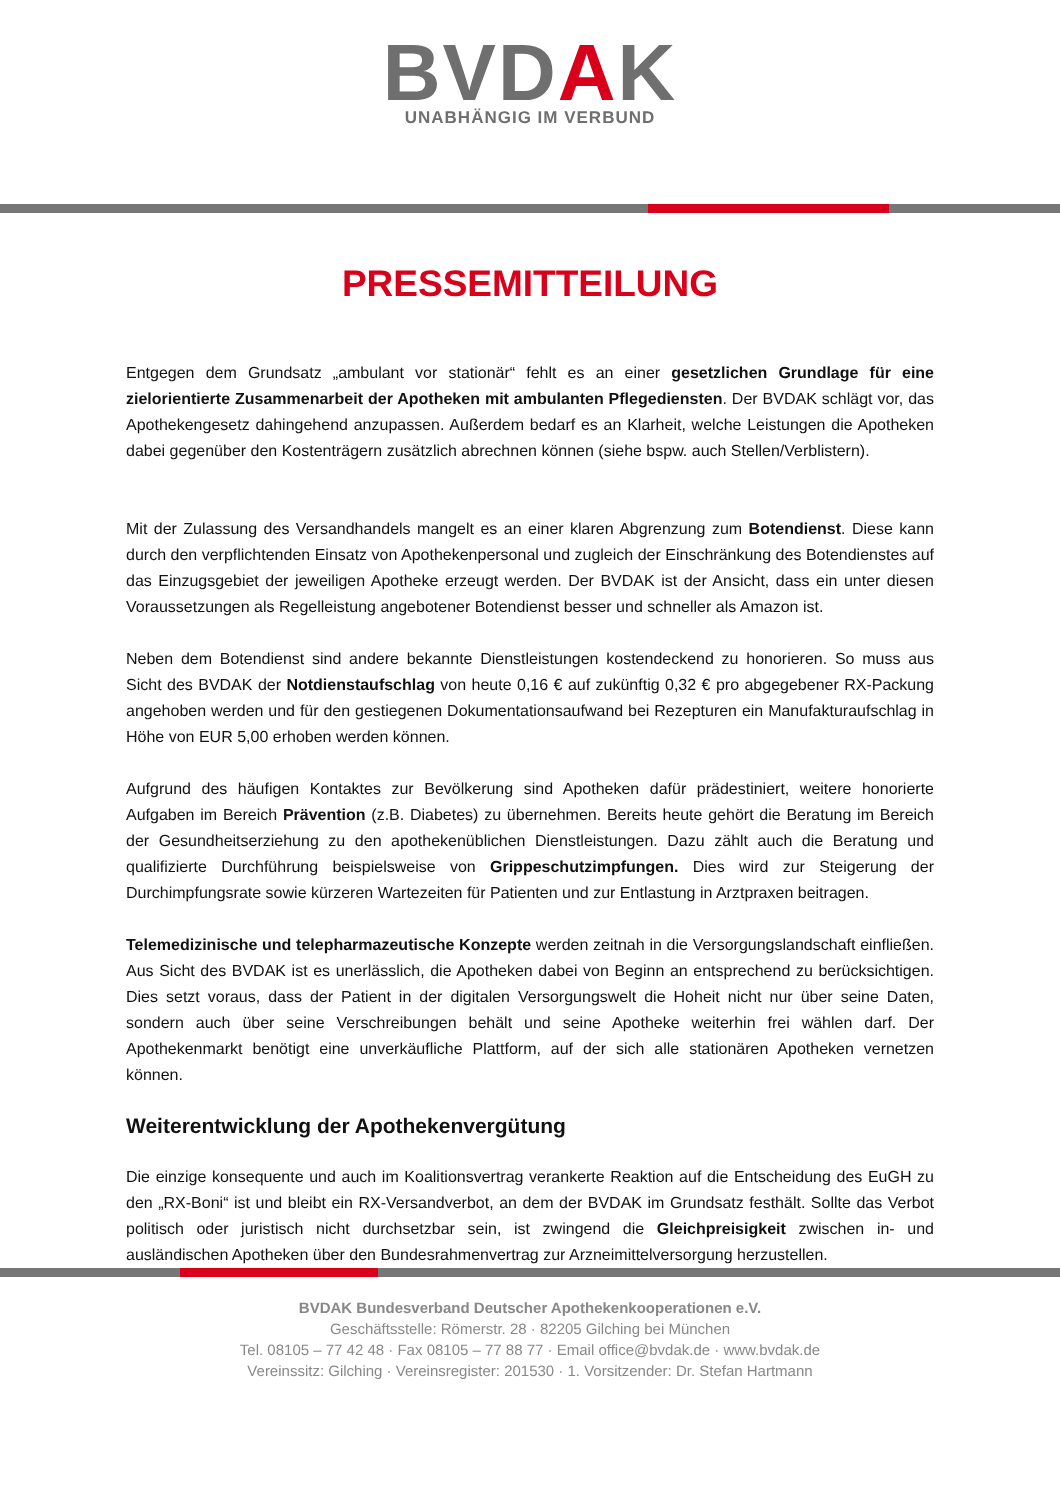BVDAK
UNABHÄNGIG IM VERBUND
PRESSEMITTEILUNG
Entgegen dem Grundsatz „ambulant vor stationär“ fehlt es an einer gesetzlichen Grundlage für eine zielorientierte Zusammenarbeit der Apotheken mit ambulanten Pflegediensten. Der BVDAK schlägt vor, das Apothekengesetz dahingehend anzupassen. Außerdem bedarf es an Klarheit, welche Leistungen die Apotheken dabei gegenüber den Kostenträgern zusätzlich abrechnen können (siehe bspw. auch Stellen/Verblistern).
Mit der Zulassung des Versandhandels mangelt es an einer klaren Abgrenzung zum Botendienst. Diese kann durch den verpflichtenden Einsatz von Apothekenpersonal und zugleich der Einschränkung des Botendienstes auf das Einzugsgebiet der jeweiligen Apotheke erzeugt werden. Der BVDAK ist der Ansicht, dass ein unter diesen Voraussetzungen als Regelleistung angebotener Botendienst besser und schneller als Amazon ist.
Neben dem Botendienst sind andere bekannte Dienstleistungen kostendeckend zu honorieren. So muss aus Sicht des BVDAK der Notdienstaufschlag von heute 0,16 € auf zukünftig 0,32 € pro abgegebener RX-Packung angehoben werden und für den gestiegenen Dokumentationsaufwand bei Rezepturen ein Manufakturaufschlag in Höhe von EUR 5,00 erhoben werden können.
Aufgrund des häufigen Kontaktes zur Bevölkerung sind Apotheken dafür prädestiniert, weitere honorierte Aufgaben im Bereich Prävention (z.B. Diabetes) zu übernehmen. Bereits heute gehört die Beratung im Bereich der Gesundheitserziehung zu den apothekenüblichen Dienstleistungen. Dazu zählt auch die Beratung und qualifizierte Durchführung beispielsweise von Grippeschutzimpfungen. Dies wird zur Steigerung der Durchimpfungsrate sowie kürzeren Wartezeiten für Patienten und zur Entlastung in Arztpraxen beitragen.
Telemedizinische und telepharmazeutische Konzepte werden zeitnah in die Versorgungslandschaft einfließen. Aus Sicht des BVDAK ist es unerlässlich, die Apotheken dabei von Beginn an entsprechend zu berücksichtigen. Dies setzt voraus, dass der Patient in der digitalen Versorgungswelt die Hoheit nicht nur über seine Daten, sondern auch über seine Verschreibungen behält und seine Apotheke weiterhin frei wählen darf. Der Apothekenmarkt benötigt eine unverkäufliche Plattform, auf der sich alle stationären Apotheken vernetzen können.
Weiterentwicklung der Apothekenvergütung
Die einzige konsequente und auch im Koalitionsvertrag verankerte Reaktion auf die Entscheidung des EuGH zu den „RX-Boni“ ist und bleibt ein RX-Versandverbot, an dem der BVDAK im Grundsatz festhält. Sollte das Verbot politisch oder juristisch nicht durchsetzbar sein, ist zwingend die Gleichpreisigkeit zwischen in- und ausländischen Apotheken über den Bundesrahmenvertrag zur Arzneimittelversorgung herzustellen.
BVDAK Bundesverband Deutscher Apothekenkooperationen e.V.
Geschäftsstelle: Römerstr. 28 · 82205 Gilching bei München
Tel. 08105 – 77 42 48 · Fax 08105 – 77 88 77 · Email office@bvdak.de · www.bvdak.de
Vereinssitz: Gilching · Vereinsregister: 201530 · 1. Vorsitzender: Dr. Stefan Hartmann